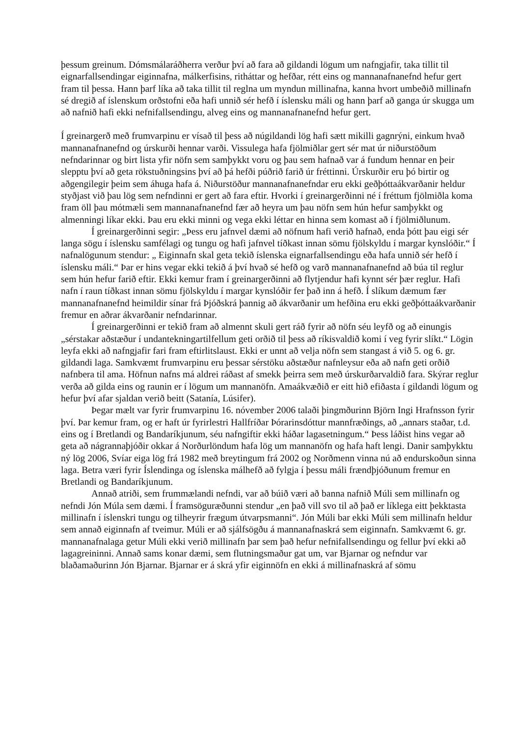þessum greinum. Dómsmálaráðherra verður því að fara að gildandi lögum um nafngjafir, taka tillit til eignarfallsendingar eiginnafna, málkerfisins, ritháttar og hefðar, rétt eins og mannanafnanefnd hefur gert fram til þessa. Hann þarf líka að taka tillit til reglna um myndun millinafna, kanna hvort umbeðið millinafn sé dregið af íslenskum orðstofni eða hafi unnið sér hefð í íslensku máli og hann þarf að ganga úr skugga um að nafnið hafi ekki nefnifallsendingu, alveg eins og mannanafnanefnd hefur gert.
Í greinargerð með frumvarpinu er vísað til þess að núgildandi lög hafi sætt mikilli gagnrýni, einkum hvað mannanafnanefnd og úrskurði hennar varði. Vissulega hafa fjölmiðlar gert sér mat úr niðurstöðum nefndarinnar og birt lista yfir nöfn sem samþykkt voru og þau sem hafnað var á fundum hennar en þeir slepptu því að geta rökstuðningsins því að þá hefði púðrið farið úr fréttinni. Úrskurðir eru þó birtir og aðgengilegir þeim sem áhuga hafa á. Niðurstöður mannanafnanefndar eru ekki geðþóttaákvarðanir heldur styðjast við þau lög sem nefndinni er gert að fara eftir. Hvorki í greinargerðinni né í fréttum fjölmiðla koma fram öll þau mótmæli sem mannanafnanefnd fær að heyra um þau nöfn sem hún hefur samþykkt og almenningi líkar ekki. Þau eru ekki minni og vega ekki léttar en hinna sem komast að í fjölmiðlunum.
Í greinargerðinni segir: „Þess eru jafnvel dæmi að nöfnum hafi verið hafnað, enda þótt þau eigi sér langa sögu í íslensku samfélagi og tungu og hafi jafnvel tíðkast innan sömu fjölskyldu í margar kynslóðir.“ Í nafnalögunum stendur: „ Eiginnafn skal geta tekið íslenska eignarfallsendingu eða hafa unnið sér hefð í íslensku máli.“ Þar er hins vegar ekki tekið á því hvað sé hefð og varð mannanafnanefnd að búa til reglur sem hún hefur farið eftir. Ekki kemur fram í greinargerðinni að flytjendur hafi kynnt sér þær reglur. Hafi nafn í raun tíðkast innan sömu fjölskyldu í margar kynslóðir fer það inn á hefð. Í slíkum dæmum fær mannanafnanefnd heimildir sínar frá Þjóðskrá þannig að ákvarðanir um hefðina eru ekki geðþóttaákvarðanir fremur en aðrar ákvarðanir nefndarinnar.
Í greinargerðinni er tekið fram að almennt skuli gert ráð fyrir að nöfn séu leyfð og að einungis „sérstakar aðstæður í undantekningartilfellum geti orðið til þess að ríkisvaldið komi í veg fyrir slíkt.“ Lögin leyfa ekki að nafngjafir fari fram eftirlitslaust. Ekki er unnt að velja nöfn sem stangast á við 5. og 6. gr. gildandi laga. Samkvæmt frumvarpinu eru þessar sérstöku aðstæður nafnleysur eða að nafn geti orðið nafnbera til ama. Höfnun nafns má aldrei ráðast af smekk þeirra sem með úrskurðarvaldið fara. Skýrar reglur verða að gilda eins og raunin er í lögum um mannanöfn. Amaákvæðið er eitt hið efiðasta í gildandi lögum og hefur því afar sjaldan verið beitt (Satanía, Lúsifer).
Þegar mælt var fyrir frumvarpinu 16. nóvember 2006 talaði þingmðurinn Björn Ingi Hrafnsson fyrir því. Þar kemur fram, og er haft úr fyrirlestri Hallfríðar Þórarinsdóttur mannfræðings, að „annars staðar, t.d. eins og í Bretlandi og Bandaríkjunum, séu nafngiftir ekki háðar lagasetningum.“ Þess láðist hins vegar að geta að nágrannaþjóðir okkar á Norðurlöndum hafa lög um mannanöfn og hafa haft lengi. Danir samþykktu ný lög 2006, Svíar eiga lög frá 1982 með breytingum frá 2002 og Norðmenn vinna nú að endurskoðun sinna laga. Betra væri fyrir Íslendinga og íslenska málhefð að fylgja í þessu máli frændþjóðunum fremur en Bretlandi og Bandaríkjunum.
Annað atriði, sem frummælandi nefndi, var að búið væri að banna nafnið Múli sem millinafn og nefndi Jón Múla sem dæmi. Í framsöguræðunni stendur „en það vill svo til að það er líklega eitt þekktasta millinafn í íslenskri tungu og tilheyrir frægum útvarpsmanni“. Jón Múli bar ekki Múli sem millinafn heldur sem annað eiginnafn af tveimur. Múli er að sjálfsögðu á mannanafnaskrá sem eiginnafn. Samkvæmt 6. gr. mannanafnalaga getur Múli ekki verið millinafn þar sem það hefur nefnifallsendingu og fellur því ekki að lagagreininni. Annað sams konar dæmi, sem flutningsmaður gat um, var Bjarnar og nefndur var blaðamaðurinn Jón Bjarnar. Bjarnar er á skrá yfir eiginnöfn en ekki á millinafnaskrá af sömu